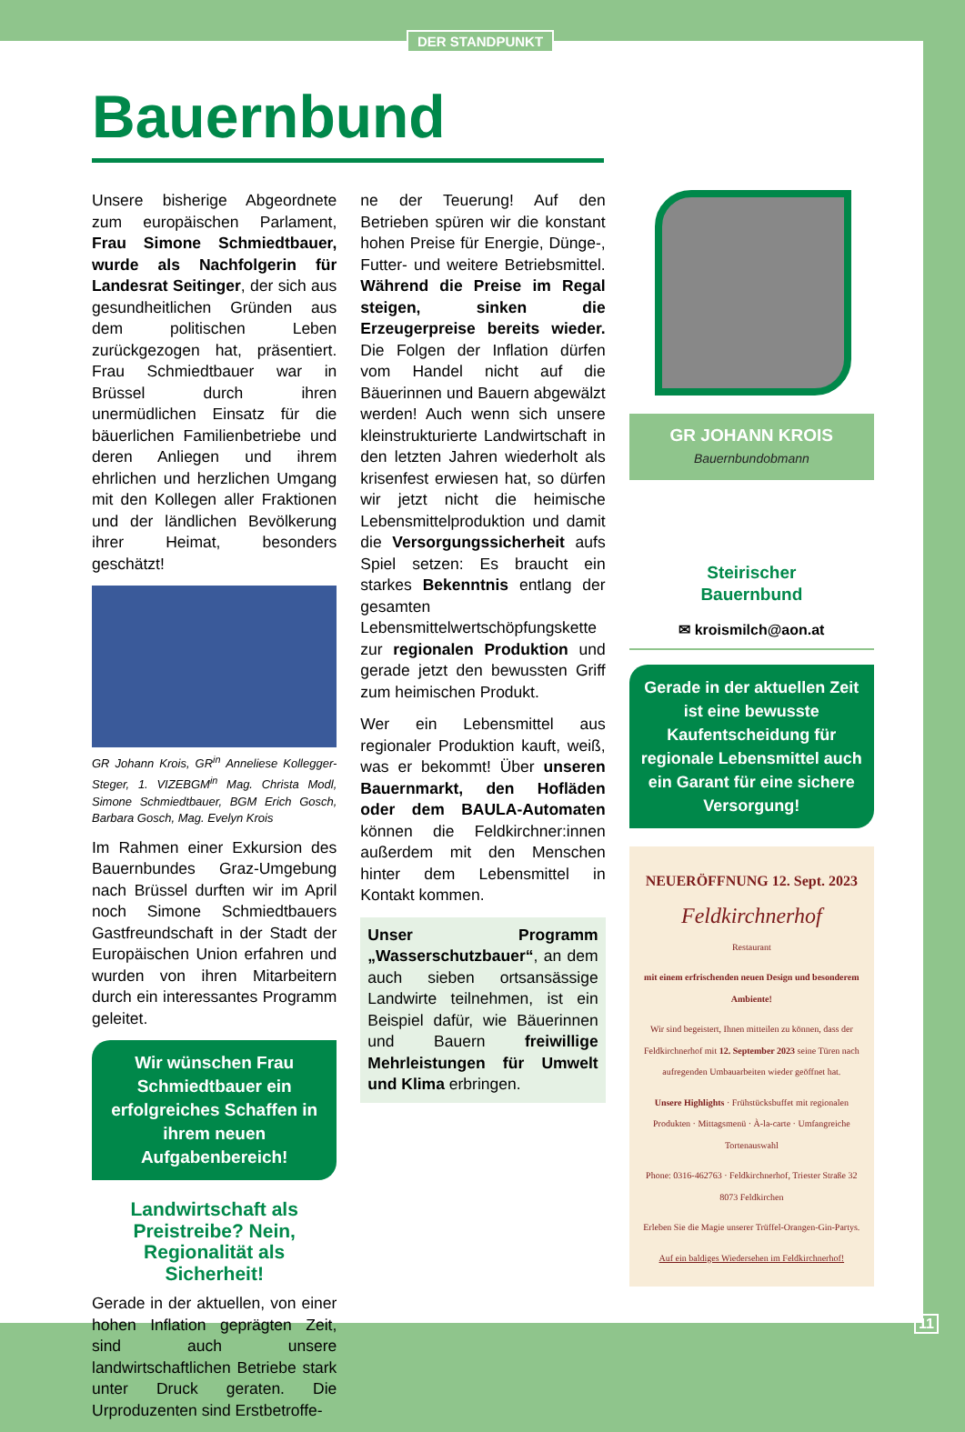DER STANDPUNKT
Bauernbund
Unsere bisherige Abgeordnete zum europäischen Parlament, Frau Simone Schmiedtbauer, wurde als Nachfolgerin für Landesrat Seitinger, der sich aus gesundheitlichen Gründen aus dem politischen Leben zurückgezogen hat, präsentiert. Frau Schmiedtbauer war in Brüssel durch ihren unermüdlichen Einsatz für die bäuerlichen Familienbetriebe und deren Anliegen und ihrem ehrlichen und herzlichen Umgang mit den Kollegen aller Fraktionen und der ländlichen Bevölkerung ihrer Heimat, besonders geschätzt!
GR Johann Krois, GR<sup>in</sup> Anneliese Kollegger-Steger, 1. VIZEBGM<sup>in</sup> Mag. Christa Modl, Simone Schmiedtbauer, BGM Erich Gosch, Barbara Gosch, Mag. Evelyn Krois
Im Rahmen einer Exkursion des Bauernbundes Graz-Umgebung nach Brüssel durften wir im April noch Simone Schmiedtbauers Gastfreundschaft in der Stadt der Europäischen Union erfahren und wurden von ihren Mitarbeitern durch ein interessantes Programm geleitet.
Wir wünschen Frau Schmiedtbauer ein erfolgreiches Schaffen in ihrem neuen Aufgabenbereich!
Landwirtschaft als Preistreibe? Nein, Regionalität als Sicherheit!
Gerade in der aktuellen, von einer hohen Inflation geprägten Zeit, sind auch unsere landwirtschaftlichen Betriebe stark unter Druck geraten. Die Urproduzenten sind Erstbetroffe-
ne der Teuerung! Auf den Betrieben spüren wir die konstant hohen Preise für Energie, Dünge-, Futter- und weitere Betriebsmittel. Während die Preise im Regal steigen, sinken die Erzeugerpreise bereits wieder. Die Folgen der Inflation dürfen vom Handel nicht auf die Bäuerinnen und Bauern abgewälzt werden! Auch wenn sich unsere kleinstrukturierte Landwirtschaft in den letzten Jahren wiederholt als krisenfest erwiesen hat, so dürfen wir jetzt nicht die heimische Lebensmittelproduktion und damit die Versorgungssicherheit aufs Spiel setzen: Es braucht ein starkes Bekenntnis entlang der gesamten Lebensmittelwertschöpfungskette zur regionalen Produktion und gerade jetzt den bewussten Griff zum heimischen Produkt.
Wer ein Lebensmittel aus regionaler Produktion kauft, weiß, was er bekommt! Über unseren Bauernmarkt, den Hofläden oder dem BAULA-Automaten können die Feldkirchner:innen außerdem mit den Menschen hinter dem Lebensmittel in Kontakt kommen.
Unser Programm „Wasserschutzbauer“, an dem auch sieben ortsansässige Landwirte teilnehmen, ist ein Beispiel dafür, wie Bäuerinnen und Bauern freiwillige Mehrleistungen für Umwelt und Klima erbringen.
GR JOHANN KROIS
Bauernbundobmann
Steirischer
Bauernbund
✉ kroismilch@aon.at
Gerade in der aktuellen Zeit ist eine bewusste Kaufentscheidung für regionale Lebensmittel auch ein Garant für eine sichere Versorgung!
NEUERÖFFNUNG 12. Sept. 2023
Feldkirchnerhof
Restaurant
mit einem erfrischenden neuen Design und besonderem Ambiente!
Wir sind begeistert, Ihnen mitteilen zu können, dass der Feldkirchnerhof mit 12. September 2023 seine Türen nach aufregenden Umbauarbeiten wieder geöffnet hat.
Unsere Highlights · Frühstücksbuffet mit regionalen Produkten · Mittagsmenü · À-la-carte · Umfangreiche Tortenauswahl
Phone: 0316-462763 · Feldkirchnerhof, Triester Straße 32 8073 Feldkirchen
Erleben Sie die Magie unserer Trüffel-Orangen-Gin-Partys.
Auf ein baldiges Wiedersehen im Feldkirchnerhof!
11